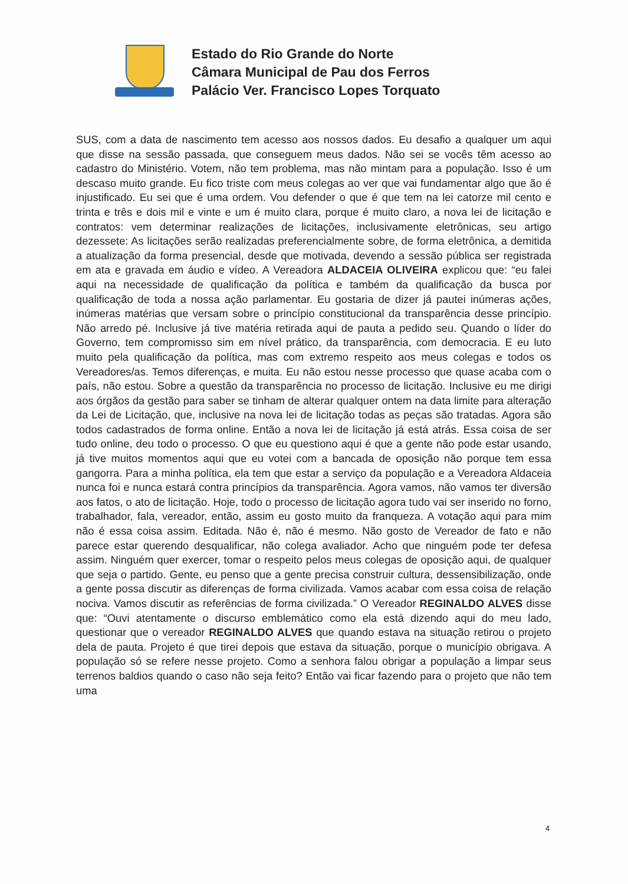Estado do Rio Grande do Norte
Câmara Municipal de Pau dos Ferros
Palácio Ver. Francisco Lopes Torquato
SUS, com a data de nascimento tem acesso aos nossos dados. Eu desafio a qualquer um aqui que disse na sessão passada, que conseguem meus dados. Não sei se vocês têm acesso ao cadastro do Ministério. Votem, não tem problema, mas não mintam para a população. Isso é um descaso muito grande. Eu fico triste com meus colegas ao ver que vai fundamentar algo que ão é injustificado. Eu sei que é uma ordem. Vou defender o que é que tem na lei catorze mil cento e trinta e três e dois mil e vinte e um é muito clara, porque é muito claro, a nova lei de licitação e contratos: vem determinar realizações de licitações, inclusivamente eletrônicas, seu artigo dezessete: As licitações serão realizadas preferencialmente sobre, de forma eletrônica, a demitida a atualização da forma presencial, desde que motivada, devendo a sessão pública ser registrada em ata e gravada em áudio e vídeo. A Vereadora ALDACEIA OLIVEIRA explicou que: “eu falei aqui na necessidade de qualificação da política e também da qualificação da busca por qualificação de toda a nossa ação parlamentar. Eu gostaria de dizer já pautei inúmeras ações, inúmeras matérias que versam sobre o princípio constitucional da transparência desse princípio. Não arredo pé. Inclusive já tive matéria retirada aqui de pauta a pedido seu. Quando o líder do Governo, tem compromisso sim em nível prático, da transparência, com democracia. E eu luto muito pela qualificação da política, mas com extremo respeito aos meus colegas e todos os Vereadores/as. Temos diferenças, e muita. Eu não estou nesse processo que quase acaba com o país, não estou. Sobre a questão da transparência no processo de licitação. Inclusive eu me dirigi aos órgãos da gestão para saber se tinham de alterar qualquer ontem na data limite para alteração da Lei de Licitação, que, inclusive na nova lei de licitação todas as peças são tratadas. Agora são todos cadastrados de forma online. Então a nova lei de licitação já está atrás. Essa coisa de ser tudo online, deu todo o processo. O que eu questiono aqui é que a gente não pode estar usando, já tive muitos momentos aqui que eu votei com a bancada de oposição não porque tem essa gangorra. Para a minha política, ela tem que estar a serviço da população e a Vereadora Aldaceia nunca foi e nunca estará contra princípios da transparência. Agora vamos, não vamos ter diversão aos fatos, o ato de licitação. Hoje, todo o processo de licitação agora tudo vai ser inserido no forno, trabalhador, fala, vereador, então, assim eu gosto muito da franqueza. A votação aqui para mim não é essa coisa assim. Editada. Não é, não é mesmo. Não gosto de Vereador de fato e não parece estar querendo desqualificar, não colega avaliador. Acho que ninguém pode ter defesa assim. Ninguém quer exercer, tomar o respeito pelos meus colegas de oposição aqui, de qualquer que seja o partido. Gente, eu penso que a gente precisa construir cultura, dessensibilização, onde a gente possa discutir as diferenças de forma civilizada. Vamos acabar com essa coisa de relação nociva. Vamos discutir as referências de forma civilizada.” O Vereador REGINALDO ALVES disse que: “Ouvi atentamente o discurso emblemático como ela está dizendo aqui do meu lado, questionar que o vereador REGINALDO ALVES que quando estava na situação retirou o projeto dela de pauta. Projeto é que tirei depois que estava da situação, porque o município obrigava. A população só se refere nesse projeto. Como a senhora falou obrigar a população a limpar seus terrenos baldios quando o caso não seja feito? Então vai ficar fazendo para o projeto que não tem uma
4